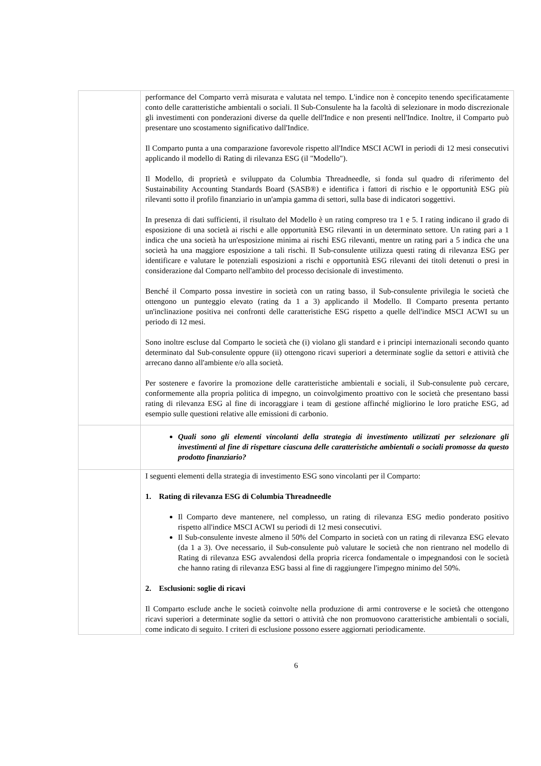| | performance del Comparto verrà misurata e valutata nel tempo. L'indice non è concepito tenendo specificatamente conto delle caratteristiche ambientali o sociali. Il Sub-Consulente ha la facoltà di selezionare in modo discrezionale gli investimenti con ponderazioni diverse da quelle dell'Indice e non presenti nell'Indice. Inoltre, il Comparto può presentare uno scostamento significativo dall'Indice. Il Comparto punta a una comparazione favorevole rispetto all'Indice MSCI ACWI in periodi di 12 mesi consecutivi applicando il modello di Rating di rilevanza ESG (il "Modello"). Il Modello, di proprietà e sviluppato da Columbia Threadneedle, si fonda sul quadro di riferimento del Sustainability Accounting Standards Board (SASB®) e identifica i fattori di rischio e le opportunità ESG più rilevanti sotto il profilo finanziario in un'ampia gamma di settori, sulla base di indicatori soggettivi. In presenza di dati sufficienti, il risultato del Modello è un rating compreso tra 1 e 5. I rating indicano il grado di esposizione di una società ai rischi e alle opportunità ESG rilevanti in un determinato settore. Un rating pari a 1 indica che una società ha un'esposizione minima ai rischi ESG rilevanti, mentre un rating pari a 5 indica che una società ha una maggiore esposizione a tali rischi. Il Sub-consulente utilizza questi rating di rilevanza ESG per identificare e valutare le potenziali esposizioni a rischi e opportunità ESG rilevanti dei titoli detenuti o presi in considerazione dal Comparto nell'ambito del processo decisionale di investimento. Benché il Comparto possa investire in società con un rating basso, il Sub-consulente privilegia le società che ottengono un punteggio elevato (rating da 1 a 3) applicando il Modello. Il Comparto presenta pertanto un'inclinazione positiva nei confronti delle caratteristiche ESG rispetto a quelle dell'indice MSCI ACWI su un periodo di 12 mesi. Sono inoltre escluse dal Comparto le società che (i) violano gli standard e i principi internazionali secondo quanto determinato dal Sub-consulente oppure (ii) ottengono ricavi superiori a determinate soglie da settori e attività che arrecano danno all'ambiente e/o alla società. Per sostenere e favorire la promozione delle caratteristiche ambientali e sociali, il Sub-consulente può cercare, conformemente alla propria politica di impegno, un coinvolgimento proattivo con le società che presentano bassi rating di rilevanza ESG al fine di incoraggiare i team di gestione affinché migliorino le loro pratiche ESG, ad esempio sulle questioni relative alle emissioni di carbonio. |
| | Quali sono gli elementi vincolanti della strategia di investimento utilizzati per selezionare gli investimenti al fine di rispettare ciascuna delle caratteristiche ambientali o sociali promosse da questo prodotto finanziario? |
| | I seguenti elementi della strategia di investimento ESG sono vincolanti per il Comparto: 1. Rating di rilevanza ESG di Columbia Threadneedle Il Comparto deve mantenere, nel complesso, un rating di rilevanza ESG medio ponderato positivo rispetto all'indice MSCI ACWI su periodi di 12 mesi consecutivi. Il Sub-consulente investe almeno il 50% del Comparto in società con un rating di rilevanza ESG elevato (da 1 a 3). Ove necessario, il Sub-consulente può valutare le società che non rientrano nel modello di Rating di rilevanza ESG avvalendosi della propria ricerca fondamentale o impegnandosi con le società che hanno rating di rilevanza ESG bassi al fine di raggiungere l'impegno minimo del 50%. 2. Esclusioni: soglie di ricavi Il Comparto esclude anche le società coinvolte nella produzione di armi controverse e le società che ottengono ricavi superiori a determinate soglie da settori o attività che non promuovono caratteristiche ambientali o sociali, come indicato di seguito. I criteri di esclusione possono essere aggiornati periodicamente. |
6